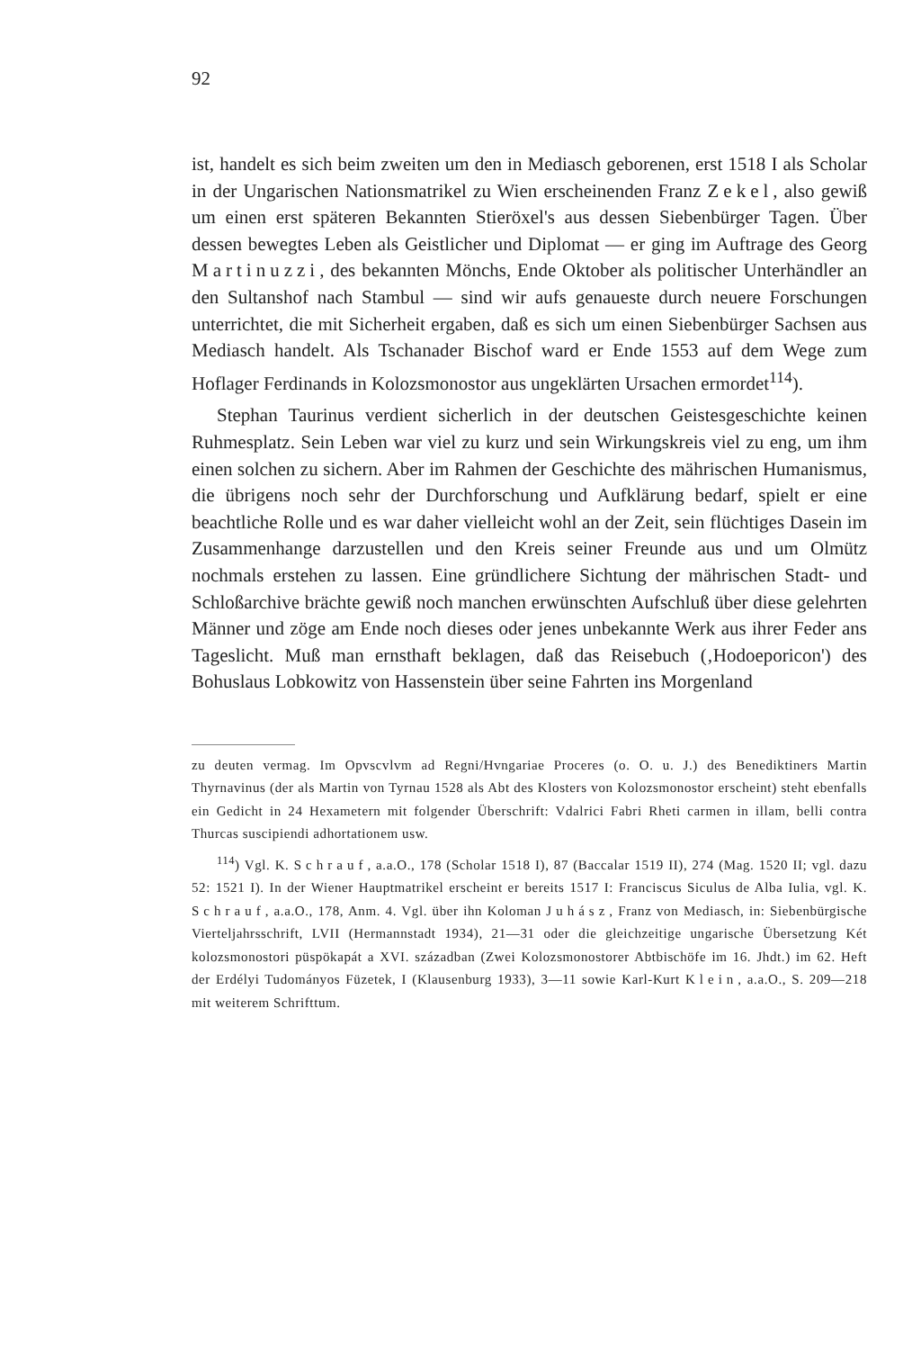92
ist, handelt es sich beim zweiten um den in Mediasch geborenen, erst 1518 I als Scholar in der Ungarischen Nationsmatrikel zu Wien erscheinenden Franz Zekel, also gewiß um einen erst späteren Bekannten Stieröxel's aus dessen Siebenbürger Tagen. Über dessen bewegtes Leben als Geistlicher und Diplomat — er ging im Auftrage des Georg Martinuzzi, des bekannten Mönchs, Ende Oktober als politischer Unterhändler an den Sultanshof nach Stambul — sind wir aufs genaueste durch neuere Forschungen unterrichtet, die mit Sicherheit ergaben, daß es sich um einen Siebenbürger Sachsen aus Mediasch handelt. Als Tschanader Bischof ward er Ende 1553 auf dem Wege zum Hoflager Ferdinands in Kolozsmonostor aus ungeklärten Ursachen ermordet<sup>114</sup>).
Stephan Taurinus verdient sicherlich in der deutschen Geistesgeschichte keinen Ruhmesplatz. Sein Leben war viel zu kurz und sein Wirkungskreis viel zu eng, um ihm einen solchen zu sichern. Aber im Rahmen der Geschichte des mährischen Humanismus, die übrigens noch sehr der Durchforschung und Aufklärung bedarf, spielt er eine beachtliche Rolle und es war daher vielleicht wohl an der Zeit, sein flüchtiges Dasein im Zusammenhange darzustellen und den Kreis seiner Freunde aus und um Olmütz nochmals erstehen zu lassen. Eine gründlichere Sichtung der mährischen Stadt- und Schloßarchive brächte gewiß noch manchen erwünschten Aufschluß über diese gelehrten Männer und zöge am Ende noch dieses oder jenes unbekannte Werk aus ihrer Feder ans Tageslicht. Muß man ernsthaft beklagen, daß das Reisebuch (‚Hodoeporicon') des Bohuslaus Lobkowitz von Hassenstein über seine Fahrten ins Morgenland
zu deuten vermag. Im Opvscvlvm ad Regni/Hvngariae Proceres (o. O. u. J.) des Benediktiners Martin Thyrnavinus (der als Martin von Tyrnau 1528 als Abt des Klosters von Kolozsmonostor erscheint) steht ebenfalls ein Gedicht in 24 Hexametern mit folgender Überschrift: Vdalrici Fabri Rheti carmen in illam, belli contra Thurcas suscipiendi adhortationem usw.
<sup>114</sup>) Vgl. K. Schrauf, a.a.O., 178 (Scholar 1518 I), 87 (Baccalar 1519 II), 274 (Mag. 1520 II; vgl. dazu 52: 1521 I). In der Wiener Hauptmatrikel erscheint er bereits 1517 I: Franciscus Siculus de Alba Iulia, vgl. K. Schrauf, a.a.O., 178, Anm. 4. Vgl. über ihn Koloman Juhász, Franz von Mediasch, in: Siebenbürgische Vierteljahrsschrift, LVII (Hermannstadt 1934), 21—31 oder die gleichzeitige ungarische Übersetzung Két kolozsmonostori püspökapát a XVI. században (Zwei Kolozsmonostorer Abtbischöfe im 16. Jhdt.) im 62. Heft der Erdélyi Tudományos Füzetek, I (Klausenburg 1933), 3—11 sowie Karl-Kurt Klein, a.a.O., S. 209—218 mit weiterem Schrifttum.